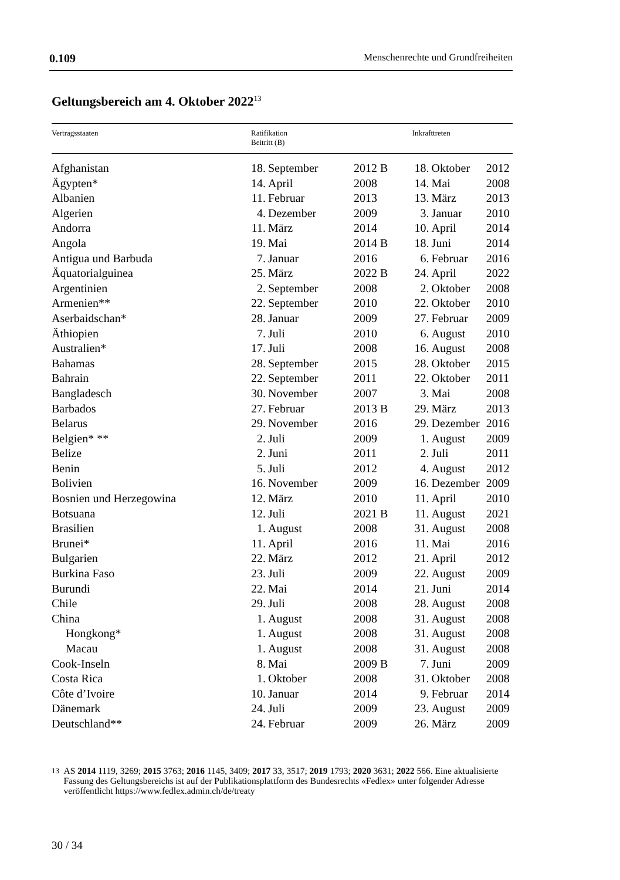0.109 Menschenrechte und Grundfreiheiten
Geltungsbereich am 4. Oktober 2022<sup>13</sup>
| Vertragsstaaten | Ratifikation Beitritt (B) | | | Inkrafttreten | | |
| --- | --- | --- | --- | --- | --- | --- |
| Afghanistan | 18. | September | 2012 B | 18. | Oktober | 2012 |
| Ägypten* | 14. | April | 2008 | 14. | Mai | 2008 |
| Albanien | 11. | Februar | 2013 | 13. | März | 2013 |
| Algerien | 4. | Dezember | 2009 | 3. | Januar | 2010 |
| Andorra | 11. | März | 2014 | 10. | April | 2014 |
| Angola | 19. | Mai | 2014 B | 18. | Juni | 2014 |
| Antigua und Barbuda | 7. | Januar | 2016 | 6. | Februar | 2016 |
| Äquatorialguinea | 25. | März | 2022 B | 24. | April | 2022 |
| Argentinien | 2. | September | 2008 | 2. | Oktober | 2008 |
| Armenien** | 22. | September | 2010 | 22. | Oktober | 2010 |
| Aserbaidschan* | 28. | Januar | 2009 | 27. | Februar | 2009 |
| Äthiopien | 7. | Juli | 2010 | 6. | August | 2010 |
| Australien* | 17. | Juli | 2008 | 16. | August | 2008 |
| Bahamas | 28. | September | 2015 | 28. | Oktober | 2015 |
| Bahrain | 22. | September | 2011 | 22. | Oktober | 2011 |
| Bangladesch | 30. | November | 2007 | 3. | Mai | 2008 |
| Barbados | 27. | Februar | 2013 B | 29. | März | 2013 |
| Belarus | 29. | November | 2016 | 29. | Dezember | 2016 |
| Belgien* ** | 2. | Juli | 2009 | 1. | August | 2009 |
| Belize | 2. | Juni | 2011 | 2. | Juli | 2011 |
| Benin | 5. | Juli | 2012 | 4. | August | 2012 |
| Bolivien | 16. | November | 2009 | 16. | Dezember | 2009 |
| Bosnien und Herzegowina | 12. | März | 2010 | 11. | April | 2010 |
| Botsuana | 12. | Juli | 2021 B | 11. | August | 2021 |
| Brasilien | 1. | August | 2008 | 31. | August | 2008 |
| Brunei* | 11. | April | 2016 | 11. | Mai | 2016 |
| Bulgarien | 22. | März | 2012 | 21. | April | 2012 |
| Burkina Faso | 23. | Juli | 2009 | 22. | August | 2009 |
| Burundi | 22. | Mai | 2014 | 21. | Juni | 2014 |
| Chile | 29. | Juli | 2008 | 28. | August | 2008 |
| China | 1. | August | 2008 | 31. | August | 2008 |
| Hongkong* | 1. | August | 2008 | 31. | August | 2008 |
| Macau | 1. | August | 2008 | 31. | August | 2008 |
| Cook-Inseln | 8. | Mai | 2009 B | 7. | Juni | 2009 |
| Costa Rica | 1. | Oktober | 2008 | 31. | Oktober | 2008 |
| Côte d’Ivoire | 10. | Januar | 2014 | 9. | Februar | 2014 |
| Dänemark | 24. | Juli | 2009 | 23. | August | 2009 |
| Deutschland** | 24. | Februar | 2009 | 26. | März | 2009 |
13
AS 2014 1119, 3269; 2015 3763; 2016 1145, 3409; 2017 33, 3517; 2019 1793; 2020 3631; 2022 566. Eine aktualisierte Fassung des Geltungsbereichs ist auf der Publikationsplattform des Bundesrechts «Fedlex» unter folgender Adresse veröffentlicht https://www.fedlex.admin.ch/de/treaty
30 / 34